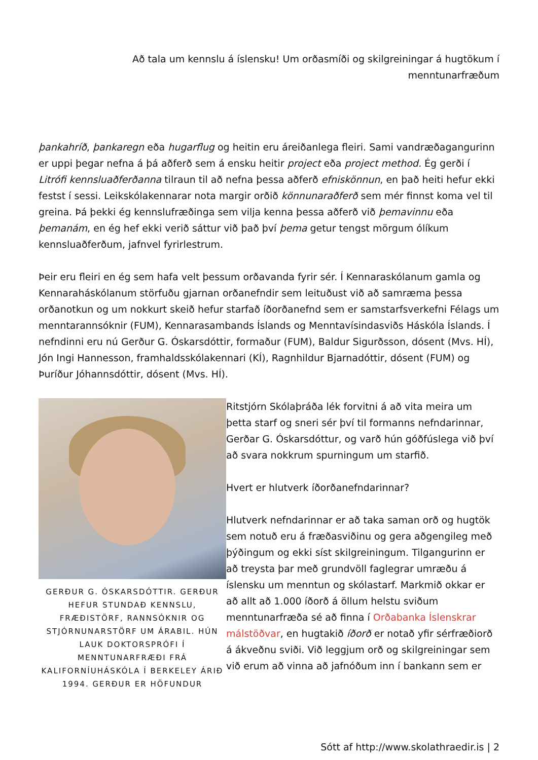Að tala um kennslu á íslensku! Um orðasmíði og skilgreiningar á hugtökum í menntunarfræðum
þankahríð, þankaregn eða hugarflug og heitin eru áreiðanlega fleiri. Sami vandræðagangurinn er uppi þegar nefna á þá aðferð sem á ensku heitir project eða project method. Ég gerði í Litrófi kennsluaðferðanna tilraun til að nefna þessa aðferð efniskönnun, en það heiti hefur ekki festst í sessi. Leikskólakennarar nota margir orðið könnunaraðferð sem mér finnst koma vel til greina. Þá þekki ég kennslufræðinga sem vilja kenna þessa aðferð við þemavinnu eða þemanám, en ég hef ekki verið sáttur við það því þema getur tengst mörgum ólíkum kennsluaðferðum, jafnvel fyrirlestrum.
Þeir eru fleiri en ég sem hafa velt þessum orðavanda fyrir sér. Í Kennaraskólanum gamla og Kennaraháskólanum störfuðu gjarnan orðanefndir sem leituðust við að samræma þessa orðanotkun og um nokkurt skeið hefur starfað íðorðanefnd sem er samstarfsverkefni Félags um menntarannsóknir (FUM), Kennarasambands Íslands og Menntavísindasviðs Háskóla Íslands. Í nefndinni eru nú Gerður G. Óskarsdóttir, formaður (FUM), Baldur Sigurðsson, dósent (Mvs. HÍ), Jón Ingi Hannesson, framhaldsskólakennari (KÍ), Ragnhildur Bjarnadóttir, dósent (FUM) og Þuríður Jóhannsdóttir, dósent (Mvs. HÍ).
GERÐUR G. ÓSKARSDÓTTIR. GERÐUR HEFUR STUNDAÐ KENNSLU, FRÆÐISTÖRF, RANNSÓKNIR OG STJÓRNUNARSTÖRF UM ÁRABIL. HÚN LAUK DOKTORSPRÓFI Í MENNTUNARFRÆÐI FRÁ KALIFORNÍUHÁSKÓLA Í BERKELEY ÁRIÐ 1994. GERÐUR ER HÖFUNDUR
Ritstjórn Skólaþráða lék forvitni á að vita meira um þetta starf og sneri sér því til formanns nefndarinnar, Gerðar G. Óskarsdóttur, og varð hún góðfúslega við því að svara nokkrum spurningum um starfið.
Hvert er hlutverk íðorðanefndarinnar?
Hlutverk nefndarinnar er að taka saman orð og hugtök sem notuð eru á fræðasviðinu og gera aðgengileg með þýðingum og ekki síst skilgreiningum. Tilgangurinn er að treysta þar með grundvöll faglegrar umræðu á íslensku um menntun og skólastarf. Markmið okkar er að allt að 1.000 íðorð á öllum helstu sviðum menntunarfræða sé að finna í Orðabanka Íslenskrar málstöðvar, en hugtakið íðorð er notað yfir sérfræðiorð á ákveðnu sviði. Við leggjum orð og skilgreiningar sem við erum að vinna að jafnóðum inn í bankann sem er
Sótt af http://www.skolathraedir.is | 2